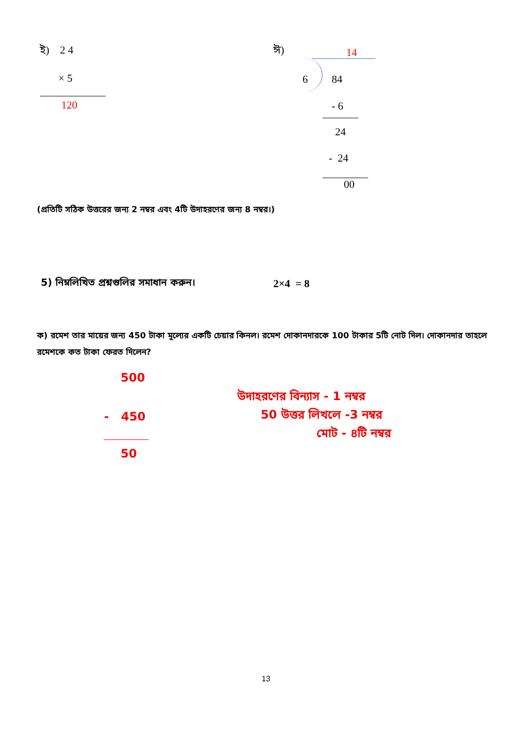ই) 2 4
× 5
120
ঈ) 14
6 84
- 6
24
- 24
00
(প্রতিটি সঠিক উত্তরের জন্য 2 নম্বর এবং 4টি উদাহরণের জন্য 8 নম্বর।)
5) নিম্নলিখিত প্রশ্নগুলির সমাধান করুন।
2×4 = 8
ক) রমেশ তার মায়ের জন্য 450 টাকা মূল্যের একটি চেয়ার কিনল। রমেশ দোকানদারকে 100 টাকার 5টি নোট দিল। দোকানদার তাহলে রমেশকে কত টাকা ফেরত দিলেন?
500
- 450
50
উদাহরণের বিন্যাস - 1 নম্বর
50 উত্তর লিখলে -3 নম্বর
মোট - ৪টি নম্বর
13